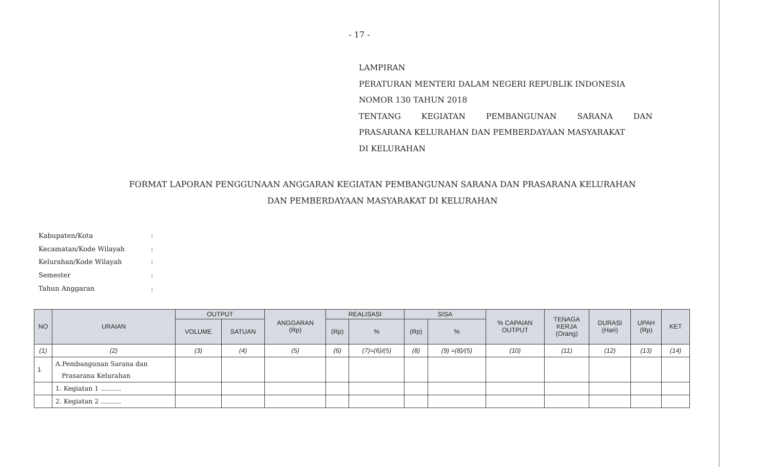- 17 -
LAMPIRAN
PERATURAN MENTERI DALAM NEGERI REPUBLIK INDONESIA
NOMOR 130 TAHUN 2018
TENTANG KEGIATAN PEMBANGUNAN SARANA DAN
PRASARANA KELURAHAN DAN PEMBERDAYAAN MASYARAKAT
DI KELURAHAN
FORMAT LAPORAN PENGGUNAAN ANGGARAN KEGIATAN PEMBANGUNAN SARANA DAN PRASARANA KELURAHAN
DAN PEMBERDAYAAN MASYARAKAT DI KELURAHAN
| Kabupaten/Kota | : |
| Kecamatan/Kode Wilayah | : |
| Kelurahan/Kode Wilayah | : |
| Semester | : |
| Tahun Anggaran | : |
| NO | URAIAN | OUTPUT | | ANGGARAN (Rp) | REALISASI | | SISA | | % CAPAIAN OUTPUT | TENAGA KERJA (Orang) | DURASI (Hari) | UPAH (Rp) | KET |
| --- | --- | --- | --- | --- | --- | --- | --- | --- | --- | --- | --- | --- | --- |
| | | VOLUME | SATUAN | | (Rp) | % | (Rp) | % | | | | | |
| (1) | (2) | (3) | (4) | (5) | (6) | (7)=(6)/(5) | (8) | (9) =(8)/(5) | (10) | (11) | (12) | (13) | (14) |
| 1 | A.Pembangunan Sarana dan Prasarana Kelurahan | | | | | | | | | | | | |
| | 1. Kegiatan 1 .......... | | | | | | | | | | | | |
| | 2. Kegiatan 2 .......... | | | | | | | | | | | | |